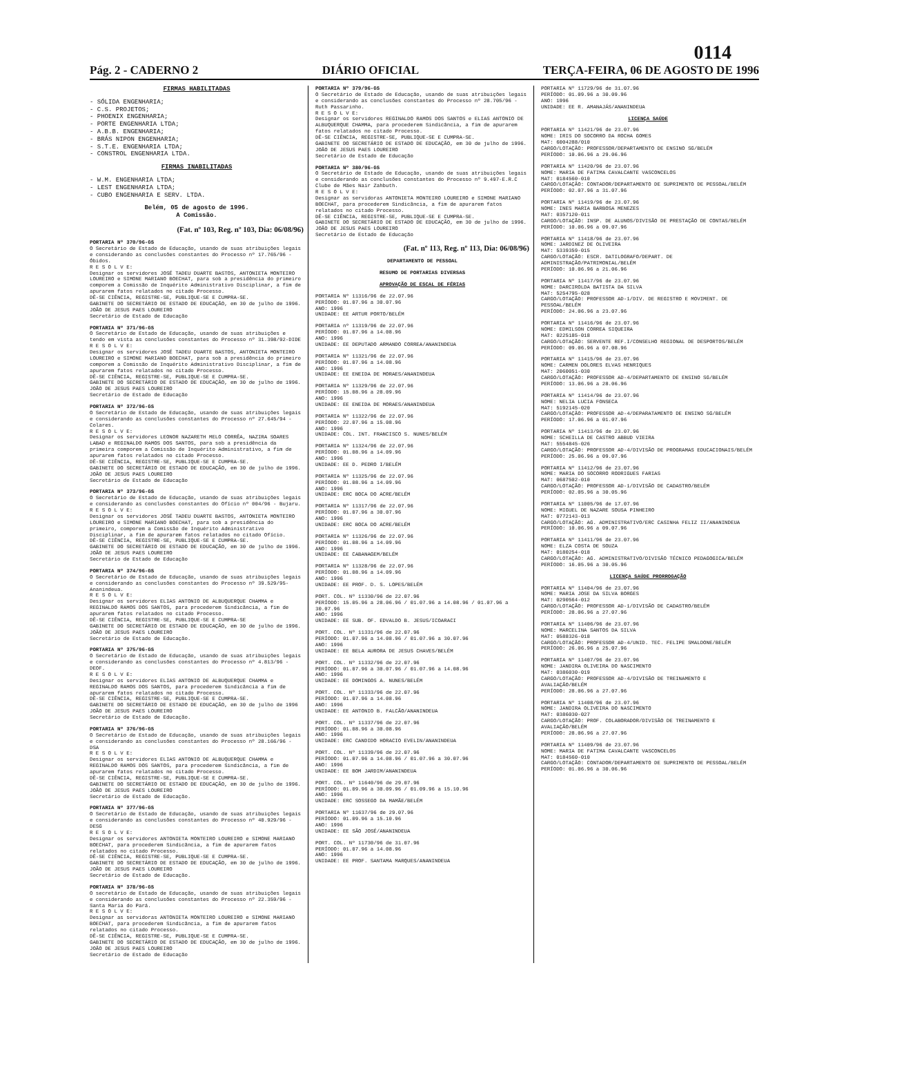0114
Pág. 2 - CADERNO 2 DIÁRIO OFICIAL TERÇA-FEIRA, 06 DE AGOSTO DE 1996
FIRMAS HABILITADAS
- SÓLIDA ENGENHARIA;
- C.S. PROJETOS;
- PHOENIX ENGENHARIA;
- PORTE ENGENHARIA LTDA;
- A.B.B. ENGENHARIA;
- BRÁS NIPON ENGENHARIA;
- S.T.E. ENGENHARIA LTDA;
- CONSTROL ENGENHARIA LTDA.
FIRMAS INABILITADAS
- W.M. ENGENHARIA LTDA;
- LEST ENGENHARIA LTDA;
- CUBO ENGENHARIA E SERV. LTDA.
Belém, 05 de agosto de 1996.
A Comissão.
(Fat. nº 103, Reg. nº 103, Dia: 06/08/96)
PORTARIA Nº 370/96-GS
O Secretário de Estado de Educação, usando de suas atribuições legais e considerando as conclusões constantes do Processo nº 17.765/96 - Óbidos.
R E S O L V E:
Designar os servidores JOSÉ TADEU DUARTE BASTOS, ANTONIETA MONTEIRO LOUREIRO e SIMONE MARIANO BOECHAT, para sob a presidência do primeiro comporem a Comissão de Inquérito Administrativo Disciplinar, a fim de apurarem fatos relatados no citado Processo.
DÊ-SE CIÊNCIA, REGISTRE-SE, PUBLIQUE-SE E CUMPRA-SE.
GABINETE DO SECRETÁRIO DE ESTADO DE EDUCAÇÃO, em 30 de julho de 1996.
JOÃO DE JESUS PAES LOUREIRO
Secretário de Estado de Educação
PORTARIA Nº 371/96-GS
O Secretário de Estado de Educação, usando de suas atribuições e tendo em vista as conclusões constantes do Processo nº 31.398/92-DIDE
R E S O L V E:
Designar os servidores JOSÉ TADEU DUARTE BASTOS, ANTONIETA MONTEIRO LOUREIRO e SIMONE MARIANO BOECHAT, para sob a presidência do primeiro comporem a Comissão de Inquérito Administrativo Disciplinar, a fim de apurarem fatos relatados no citado Processo.
DÊ-SE CIÊNCIA, REGISTRE-SE, PUBLIQUE-SE E CUMPRA-SE.
GABINETE DO SECRETÁRIO DE ESTADO DE EDUCAÇÃO, em 30 de julho de 1996.
JOÃO DE JESUS PAES LOUREIRO
Secretário de Estado de Educação
PORTARIA Nº 372/96-GS
O Secretário de Estado de Educação, usando de suas atribuições legais e considerando as conclusões constantes do Processo nº 27.645/94 - Colares.
R E S O L V E:
Designar os servidores LEONOR NAZARETH MELO CORRÊA, NAZIRA SOARES LABAD e REGINALDO RAMOS DOS SANTOS, para sob a presidência da primeira comporem a Comissão de Inquérito Administrativo, a fim de apurarem fatos relatados no citado Processo.
DÊ-SE CIÊNCIA, REGISTRE-SE, PUBLIQUE-SE E CUMPRA-SE.
GABINETE DO SECRETÁRIO DE ESTADO DE EDUCAÇÃO, em 30 de julho de 1996.
JOÃO DE JESUS PAES LOUREIRO
Secretário de Estado de Educação
PORTARIA Nº 373/96-GS
O Secretário de Estado de Educação, usando de suas atribuições legais e considerando as conclusões constantes do Ofício nº 004/96 - Bujaru.
R E S O L V E:
Designar os servidores JOSÉ TADEU DUARTE BASTOS, ANTONIETA MONTEIRO LOUREIRO e SIMONE MARIANO BOECHAT, para sob a presidência do primeiro, comporem a Comissão de Inquérito Administrativo Disciplinar, a fim de apurarem fatos relatados no citado Ofício.
DÊ-SE CIÊNCIA, REGISTRE-SE, PUBLIQUE-SE E CUMPRA-SE.
GABINETE DO SECRETÁRIO DE ESTADO DE EDUCAÇÃO, em 30 de julho de 1996.
JOÃO DE JESUS PAES LOUREIRO
Secretário de Estado de Educação
PORTARIA Nº 374/96-GS
O Secretário de Estado de Educação, usando de suas atribuições legais e considerando as conclusões constantes do Processo nº 39.529/95-Ananindeua.
R E S O L V E:
Designar os servidores ELIAS ANTONIO DE ALBUQUERQUE CHAMMA e REGINALDO RAMOS DOS SANTOS, para procederem Sindicância, a fim de apurarem fatos relatados no citado Processo.
DÊ-SE CIÊNCIA, REGISTRE-SE, PUBLIQUE-SE E CUMPRA-SE
GABINETE DO SECRETÁRIO DE ESTADO DE EDUCAÇÃO, em 30 de julho de 1996.
JOÃO DE JESUS PAES LOUREIRO
Secretário de Estado de Educação.
PORTARIA Nº 375/96-GS
O Secretário de Estado de Educação, usando de suas atribuições legais e considerando as conclusões constantes do Processo nº 4.813/96 - DEOF.
R E S O L V E:
Designar os servidores ELIAS ANTONIO DE ALBUQUERQUE CHAMMA e REGINALDO RAMOS DOS SANTOS, para procederem Sindicância a fim de apurarem fatos relatados no citado Processo.
DÊ-SE CIÊNCIA, REGISTRE-SE, PUBLIQUE-SE E CUMPRA-SE.
GABINETE DO SECRETÁRIO DE ESTADO DE EDUCAÇÃO, em 30 de julho de 1996
JOÃO DE JESUS PAES LOUREIRO
Secretário de Estado de Educação.
PORTARIA Nº 376/96-GS
O Secretário de Estado de Educação, usando de suas atribuições legais e considerando as conclusões constantes do Processo nº 28.166/96 - DSA
R E S O L V E:
Designar os servidores ELIAS ANTONIO DE ALBUQUERQUE CHAMMA e REGINALDO RAMOS DOS SANTOS, para procederem Sindicância, a fim de apurarem fatos relatados no citado Processo.
DÊ-SE CIÊNCIA, REGISTRE-SE, PUBLIQUE-SE E CUMPRA-SE.
GABINETE DO SECRETÁRIO DE ESTADO DE EDUCAÇÃO, em 30 de julho de 1996.
JOÃO DE JESUS PAES LOUREIRO
Secretário de Estado de Educação.
PORTARIA Nº 377/96-GS
O Secretário de Estado de Educação, usando de suas atribuições legais e considerando as conclusões constantes do Processo nº 40.929/96 - DESG
R E S O L V E:
Designar os servidores ANTONIETA MONTEIRO LOUREIRO e SIMONE MARIANO BOECHAT, para procederem Sindicância, a fim de apurarem fatos relatados no citado Processo.
DÊ-SE CIÊNCIA, REGISTRE-SE, PUBLIQUE-SE E CUMPRA-SE.
GABINETE DO SECRETÁRIO DE ESTADO DE EDUCAÇÃO, em 30 de julho de 1996.
JOÃO DE JESUS PAES LOUREIRO
Secretário de Estado de Educação.
PORTARIA Nº 378/96-GS
O secretário de Estado de Educação, usando de suas atribuições legais e considerando as conclusões constantes do Processo nº 22.359/96 - Santa Maria do Pará.
R E S O L V E:
Designar as servidoras ANTONIETA MONTEIRO LOUREIRO e SIMONE MARIANO BOECHAT, para procederem Sindicância, a fim de apurarem fatos relatados no citado Processo.
DÊ-SE CIÊNCIA, REGISTRE-SE, PUBLIQUE-SE E CUMPRA-SE.
GABINETE DO SECRETÁRIO DE ESTADO DE EDUCAÇÃO, em 30 de julho de 1996.
JOÃO DE JESUS PAES LOUREIRO
Secretário de Estado de Educação
PORTARIA Nº 379/96-GS
O Secretário de Estado de Educação, usando de suas atribuições legais e considerando as conclusões constantes do Processo nº 28.705/96 - Ruth Passarinho.
R E S O L V E:
Designar os servidores REGINALDO RAMOS DOS SANTOS e ELIAS ANTONIO DE ALBUQUERQUE CHAMMA, para procederem Sindicância, a fim de apurarem fatos relatados no citado Processo.
DÊ-SE CIÊNCIA, REGISTRE-SE, PUBLIQUE-SE E CUMPRA-SE.
GABINETE DO SECRETÁRIO DE ESTADO DE EDUCAÇÃO, em 30 de julho de 1996.
JOÃO DE JESUS PAES LOUREIRO
Secretário de Estado de Educação
PORTARIA Nº 380/96-GS
O Secretário de Estado de Educação, usando de suas atribuições legais e considerando as conclusões constantes do Processo nº 9.497-E.R.C Clube de Mães Nair Zahbuth.
R E S O L V E:
Designar as servidoras ANTONIETA MONTEIRO LOUREIRO e SIMONE MARIANO BOECHAT, para procederem Sindicância, a fim de apurarem fatos relatados no citado Processo.
DÊ-SE CIÊNCIA, REGISTRE-SE, PUBLIQUE-SE E CUMPRA-SE.
GABINETE DO SECRETÁRIO DE ESTADO DE EDUCAÇÃO, em 30 de julho de 1996.
JOÃO DE JESUS PAES LOUREIRO
Secretário de Estado de Educação
(Fat. nº 113, Reg. nº 113, Dia: 06/08/96)
DEPARTAMENTO DE PESSOAL
RESUMO DE PORTARIAS DIVERSAS
APROVAÇÃO DE ESCAL DE FÉRIAS
PORTARIA Nº 11316/96 de 22.07.96
PERÍODO: 01.07.96 a 30.07.96
ANO: 1996
UNIDADE: EE ARTUR PORTO/BELÉM
PORTARIA nº 11319/96 de 22.07.96
PERÍODO: 01.07.96 a 14.08.96
ANO: 1996
UNIDADE: EE DEPUTADO ARMANDO CORREA/ANANINDEUA
PORTARIA Nº 11321/96 de 22.07.96
PERÍODO: 01.07.96 a 14.08.96
ANO: 1996
UNIDADE: EE ENEIDA DE MORAES/ANANINDEUA
PORTARIA Nº 11329/96 de 22.07.96
PERÍODO: 15.08.96 a 28.09.96
ANO: 1996
UNIDADE: EE ENEIDA DE MORAES/ANANINDEUA
PORTARIA Nº 11322/96 de 22.07.96
PERÍODO: 22.07.96 a 15.08.96
ANO: 1996
UNIDADE: COL. INT. FRANCISCO S. NUNES/BELÉM
PORTARIA Nº 11324/96 de 22.07.96
PERÍODO: 01.08.96 a 14.09.96
ANO: 1996
UNIDADE: EE D. PEDRO I/BELÉM
PORTARIA Nº 11325/96 de 22.07.96
PERÍODO: 01.08.96 a 14.09.96
ANO: 1996
UNIDADE: ERC BOCA DO ACRE/BELÉM
PORTARIA Nº 11317/96 de 22.07.96
PERÍODO: 01.07.96 a 30.07.96
ANO: 1996
UNIDADE: ERC BOCA DO ACRE/BELÉM
PORTARIA Nº 11326/96 de 22.07.96
PERÍODO: 01.08.96 a 14.09.96
ANO: 1996
UNIDADE: EE CABANAGEM/BELÉM
PORTARIA Nº 11328/96 de 22.07.96
PERÍODO: 01.08.96 a 14.09.96
ANO: 1996
UNIDADE: EE PROF. D. S. LOPES/BELÉM
PORT. COL. Nº 11330/96 de 22.07.96
PERÍODO: 15.05.96 a 28.06.96 / 01.07.96 a 14.08.96 / 01.07.96 a 30.07.96
ANO: 1996
UNIDADE: EE SUB. OF. EDVALDO B. JESUS/ICOARACI
PORT. COL. Nº 11331/96 de 22.07.96
PERÍODO: 01.07.96 a 14.08.96 / 01.07.96 a 30.07.96
ANO: 1996
UNIDADE: EE BELA AURORA DE JESUS CHAVES/BELÉM
PORT. COL. Nº 11332/96 de 22.07.96
PERÍODO: 01.07.96 a 30.07.96 / 01.07.96 a 14.08.96
ANO: 1996
UNIDADE: EE DOMINGOS A. NUNES/BELÉM
PORT. COL. Nº 11333/96 de 22.07.96
PERÍODO: 01.07.96 a 14.08.96
ANO: 1996
UNIDADE: EE ANTONIO B. FALCÃO/ANANINDEUA
PORT. COL. Nº 11337/96 de 22.07.96
PERÍODO: 01.08.96 a 30.08.96
ANO: 1996
UNIDADE: ERC CANDIDO HORACIO EVELIN/ANANINDEUA
PORT. COL. Nº 11339/96 de 22.07.96
PERÍODO: 01.07.96 a 14.08.96 / 01.07.96 a 30.07.96
ANO: 1996
UNIDADE: EE BOM JARDIM/ANANINDEUA
PORT. COL. Nº 11640/96 de 29.07.96
PERÍODO: 01.09.96 a 30.09.96 / 01.09.96 a 15.10.96
ANO: 1996
UNIDADE: ERC SOSSEGO DA MAMÃE/BELÉM
PORTARIA Nº 11637/96 de 29.07.96
PERÍODO: 01.09.96 a 15.10.96
ANO: 1996
UNIDADE: EE SÃO JOSÉ/ANANINDEUA
PORT. COL. Nº 11730/96 de 31.07.96
PERÍODO: 01.07.96 a 14.08.96
ANO: 1996
UNIDADE: EE PROF. SANTAMA MARQUES/ANANINDEUA
PORTARIA Nº 11729/96 de 31.07.96
PERÍODO: 01.09.96 a 30.09.96
ANO: 1996
UNIDADE: EE R. AMANAJÁS/ANANINDEUA
LICENÇA SAÚDE
PORTARIA Nº 11421/96 de 23.07.96
NOME: IRIS DO SOCORRO DA ROCHA GOMES
MAT: 6004288/010
CARGO/LOTAÇÃO: PROFESSOR/DEPARTAMENTO DE ENSINO SG/BELÉM
PERÍODO: 10.06.96 a 29.06.96
PORTARIA Nº 11420/96 de 23.07.96
NOME: MARIA DE FATIMA CAVALCANTE VASCONCELOS
MAT: 0184560-010
CARGO/LOTAÇÃO: CONTADOR/DEPARTAMENTO DE SUPRIMENTO DE PESSOAL/BELÉM
PERÍODO: 02.07.96 a 31.07.96
PORTARIA Nº 11419/96 de 23.07.96
NOME: INES MARIA BARBOSA MENEZES
MAT: 0357120-011
CARGO/LOTAÇÃO: INSP. DE ALUNOS/DIVISÃO DE PRESTAÇÃO DE CONTAS/BELÉM
PERÍODO: 10.06.96 a 09.07.96
PORTARIA Nº 11418/96 de 23.07.96
NOME: JARDINEZ DE OLIVEIRA
MAT: 5339359-015
CARGO/LOTAÇÃO: ESCR. DATILOGRAFO/DEPART. DE ADMINISTRAÇÃO/PATRIMONIAL/BELÉM
PERÍODO: 10.06.96 a 21.06.96
PORTARIA Nº 11417/96 de 23.07.96
NOME: DARCIROLDA BATISTA DA SILVA
MAT: 5254795-028
CARGO/LOTAÇÃO: PROFESSOR AD-1/DIV. DE REGISTRO E MOVIMENT. DE PESSOAL/BELÉM
PERÍODO: 24.06.96 a 23.07.96
PORTARIA Nº 11416/96 de 23.07.96
NOME: EDMILSON CORREA SIQUEIRA
MAT: 0225185-018
CARGO/LOTAÇÃO: SERVENTE REF.I/CONSELHO REGIONAL DE DESPORTOS/BELÉM
PERÍODO: 09.06.96 a 07.08.96
PORTARIA Nº 11415/96 de 23.07.96
NOME: CARMEN DOLORES ELVAS HENRIQUES
MAT: 2060051-030
CARGO/LOTAÇÃO: PROFESSOR AD-4/DEPARTAMENTO DE ENSINO SG/BELÉM
PERÍODO: 13.06.96 a 28.06.96
PORTARIA Nº 11414/96 de 23.07.96
NOME: NELIA LUCIA FONSECA
MAT: 5192145-020
CARGO/LOTAÇÃO: PROFESSOR AD-4/DEPARATAMENTO DE ENSINO SG/BELÉM
PERÍODO: 17.06.96 a 01.07.96
PORTARIA Nº 11413/96 de 23.07.96
NOME: SCHEILLA DE CASTRO ABBUD VIEIRA
MAT: 5554845-026
CARGO/LOTAÇÃO: PROFESSOR AD-4/DIVISÃO DE PROGRAMAS EDUCACIONAIS/BELÉM
PERÍODO: 25.06.96 a 09.07.96
PORTARIA Nº 11412/96 de 23.07.96
NOME: MARIA DO SOCORRO RODRIGUES FARIAS
MAT: 0687502-010
CARGO/LOTAÇÃO: PROFESSOR AD-1/DIVISÃO DE CADASTRO/BELÉM
PERÍODO: 02.05.96 a 30.05.96
PORTARIA Nº 11005/96 de 17.07.96
NOME: MIGUEL DE NAZARE SOUSA PINHEIRO
MAT: 0772143-013
CARGO/LOTAÇÃO: AG. ADMINISTRATIVO/ERC CASINHA FELIZ II/ANANINDEUA
PERÍODO: 10.06.96 a 09.07.96
PORTARIA Nº 11411/96 de 23.07.96
NOME: ELZA COSTA DE SOUZA
MAT: 0180254-018
CARGO/LOTAÇÃO: AG. ADMINISTRATIVO/DIVISÃO TÉCNICO PEDAGOGICA/BELÉM
PERÍODO: 16.05.96 a 30.05.96
LICENÇA SAÚDE PRORROGAÇÃO
PORTARIA Nº 11404/96 de 23.07.96
NOME: MARIA JOSE DA SILVA BORGES
MAT: 0290564-012
CARGO/LOTAÇÃO: PROFESSOR AD-1/DIVISÃO DE CADASTRO/BELÉM
PERÍODO: 28.06.96 a 27.07.96
PORTARIA Nº 11406/96 de 23.07.96
NOME: MARCELINA SANTOS DA SILVA
MAT: 0588326-018
CARGO/LOTAÇÃO: PROFESSOR AD-4/UNID. TEC. FELIPE SMALDONE/BELÉM
PERÍODO: 26.06.96 a 25.07.96
PORTARIA Nº 11407/96 de 23.07.96
NOME: JANDIRA OLIVEIRA DO NASCIMENTO
MAT: 0386030-019
CARGO/LOTAÇÃO: PROFESSOR AD-4/DIVISÃO DE TREINAMENTO E AVALIAÇÃO/BELÉM
PERÍODO: 28.06.96 a 27.07.96
PORTARIA Nº 11408/96 de 23.07.96
NOME: JANDIRA OLIVEIRA DO NASCIMENTO
MAT: 0386030-027
CARGO/LOTAÇÃO: PROF. COLABORADOR/DIVISÃO DE TREINAMENTO E AVALIAÇÃO/BELÉM
PERÍODO: 28.06.96 a 27.07.96
PORTARIA Nº 11409/96 de 23.07.96
NOME: MARIA DE FATIMA CAVALCANTE VASCONCELOS
MAT: 0184560-010
CARGO/LOTAÇÃO: CONTADOR/DEPARTAMENTO DE SUPRIMENTO DE PESSOAL/BELÉM
PERÍODO: 01.06.96 a 30.06.96